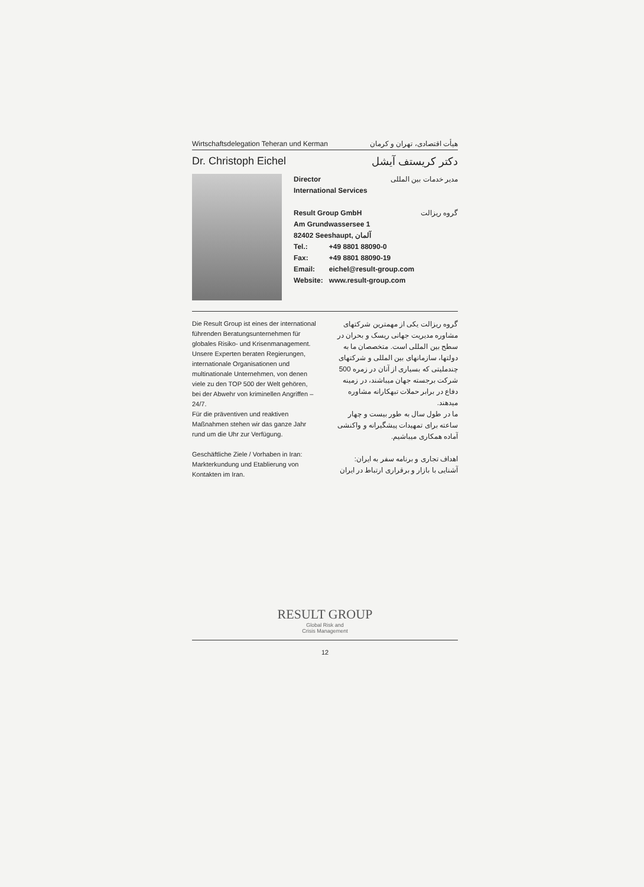Wirtschaftsdelegation Teheran und Kerman هیأت اقتصادی، تهران و کرمان
Dr. Christoph Eichel دکتر کریستف آیشل
Director
International Services مدیر خدمات بین المللی
Result Group GmbH گروه ریزالت
Am Grundwassersee 1
82402 Seeshaupt, آلمان
| Tel.: | +49 8801 88090-0 |
| Fax: | +49 8801 88090-19 |
| Email: | eichel@result-group.com |
| Website: | www.result-group.com |
Die Result Group ist eines der international führenden Beratungsunternehmen für globales Risiko- und Krisenmanagement.
Unsere Experten beraten Regierungen, internationale Organisationen und multinationale Unternehmen, von denen viele zu den TOP 500 der Welt gehören, bei der Abwehr von kriminellen Angriffen – 24/7.
Für die präventiven und reaktiven Maßnahmen stehen wir das ganze Jahr rund um die Uhr zur Verfügung.
Geschäftliche Ziele / Vorhaben in Iran: Markterkundung und Etablierung von Kontakten im Iran.
گروه ریزالت یکی از مهمترین شرکتهای مشاوره مدیریت جهانی ریسک و بحران در سطح بین المللی است. متخصصان ما به دولتها، سازمانهای بین المللی و شرکتهای چندملیتی که بسیاری از آنان در زمره 500 شرکت برجسته جهان میباشند، در زمینه دفاع در برابر حملات تبهکارانه مشاوره میدهند.
ما در طول سال به طور بیست و چهار ساعته برای تمهیدات پیشگیرانه و واکنشی آماده همکاری میباشیم.
اهداف تجاری و برنامه سفر به ایران: آشنایی با بازار و برقراری ارتباط در ایران
RESULT GROUP
Global Risk and
Crisis Management
12